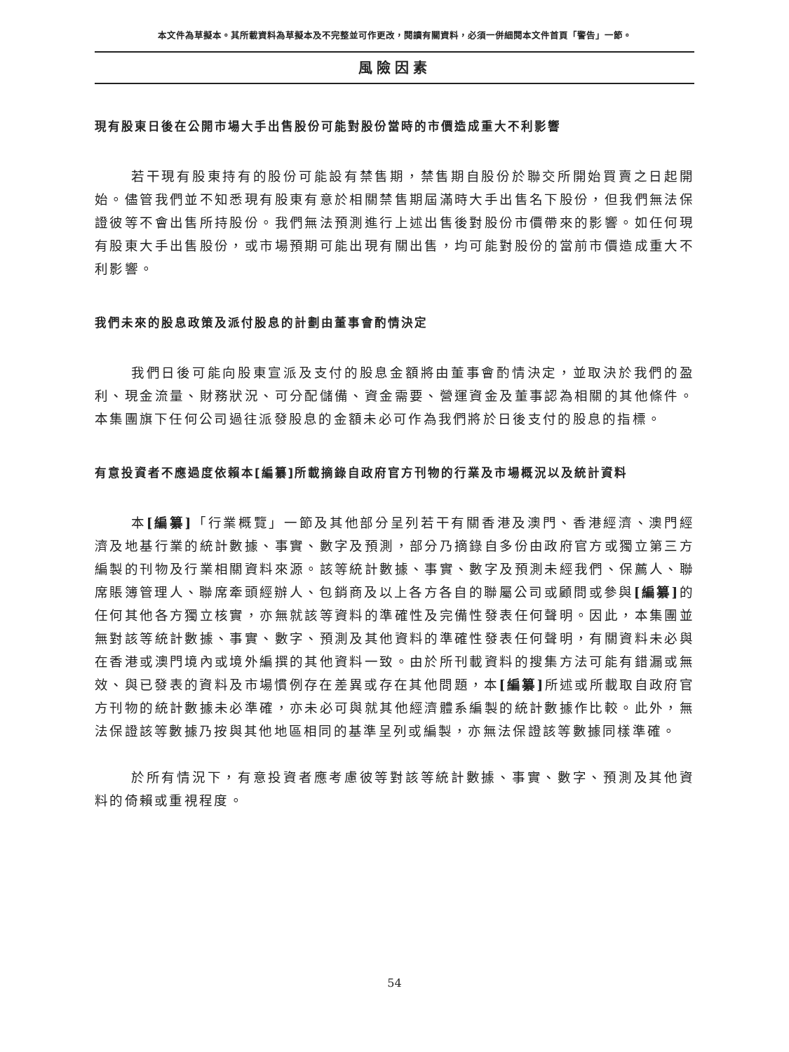本文件為草擬本。其所載資料為草擬本及不完整並可作更改，閱讀有關資料，必須一併細閱本文件首頁「警告」一節。
風險因素
現有股東日後在公開市場大手出售股份可能對股份當時的市價造成重大不利影響
若干現有股東持有的股份可能設有禁售期，禁售期自股份於聯交所開始買賣之日起開始。儘管我們並不知悉現有股東有意於相關禁售期屆滿時大手出售名下股份，但我們無法保證彼等不會出售所持股份。我們無法預測進行上述出售後對股份市價帶來的影響。如任何現有股東大手出售股份，或市場預期可能出現有關出售，均可能對股份的當前市價造成重大不利影響。
我們未來的股息政策及派付股息的計劃由董事會酌情決定
我們日後可能向股東宣派及支付的股息金額將由董事會酌情決定，並取決於我們的盈利、現金流量、財務狀況、可分配儲備、資金需要、營運資金及董事認為相關的其他條件。本集團旗下任何公司過往派發股息的金額未必可作為我們將於日後支付的股息的指標。
有意投資者不應過度依賴本[編纂]所載摘錄自政府官方刊物的行業及市場概況以及統計資料
本[編纂]「行業概覽」一節及其他部分呈列若干有關香港及澳門、香港經濟、澳門經濟及地基行業的統計數據、事實、數字及預測，部分乃摘錄自多份由政府官方或獨立第三方編製的刊物及行業相關資料來源。該等統計數據、事實、數字及預測未經我們、保薦人、聯席賬簿管理人、聯席牽頭經辦人、包銷商及以上各方各自的聯屬公司或顧問或參與[編纂] 的任何其他各方獨立核實，亦無就該等資料的準確性及完備性發表任何聲明。因此，本集團並無對該等統計數據、事實、數字、預測及其他資料的準確性發表任何聲明，有關資料未必與在香港或澳門境內或境外編撰的其他資料一致。由於所刊載資料的搜集方法可能有錯漏或無效、與已發表的資料及市場慣例存在差異或存在其他問題，本[編纂] 所述或所載取自政府官方刊物的統計數據未必準確，亦未必可與就其他經濟體系編製的統計數據作比較。此外，無法保證該等數據乃按與其他地區相同的基準呈列或編製，亦無法保證該等數據同樣準確。
於所有情況下，有意投資者應考慮彼等對該等統計數據、事實、數字、預測及其他資料的倚賴或重視程度。
54